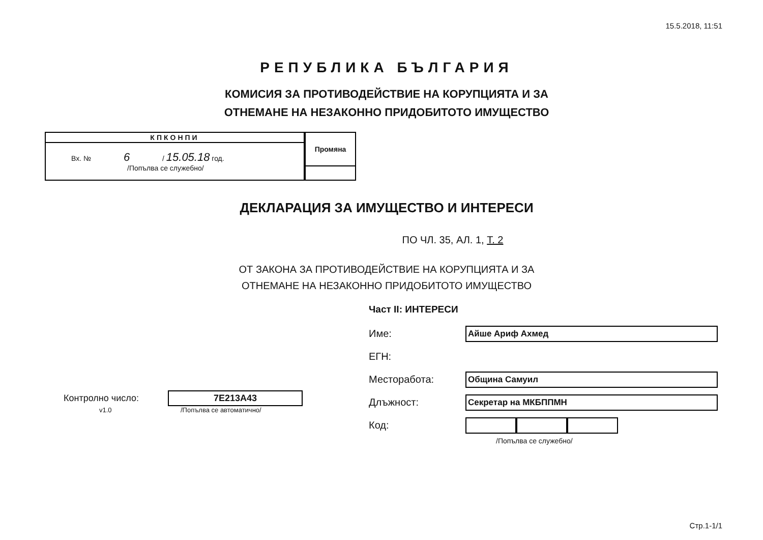15.5.2018, 11:51
РЕПУБЛИКА БЪЛГАРИЯ
КОМИСИЯ ЗА ПРОТИВОДЕЙСТВИЕ НА КОРУПЦИЯТА И ЗА
ОТНЕМАНЕ НА НЕЗАКОННО ПРИДОБИТОТО ИМУЩЕСТВО
| КПКОНПИ |
| --- |
| Вх. № 6 / 15.05.18 год. /Попълва се служебно/ |
| Промяна |
| --- |
ДЕКЛАРАЦИЯ ЗА ИМУЩЕСТВО И ИНТЕРЕСИ
ПО ЧЛ. 35, АЛ. 1, Т. 2
ОТ ЗАКОНА ЗА ПРОТИВОДЕЙСТВИЕ НА КОРУПЦИЯТА И ЗА
ОТНЕМАНЕ НА НЕЗАКОННО ПРИДОБИТОТО ИМУЩЕСТВО
Контролно число: 7E213A43
v1.0 /Попълва се автоматично/
Част II: ИНТЕРЕСИ
Име: Айше Ариф Ахмед
ЕГН:
Месторабота: Община Самуил
Длъжност: Секретар на МКБППМН
Код:
/Попълва се служебно/
Стр.1-1/1